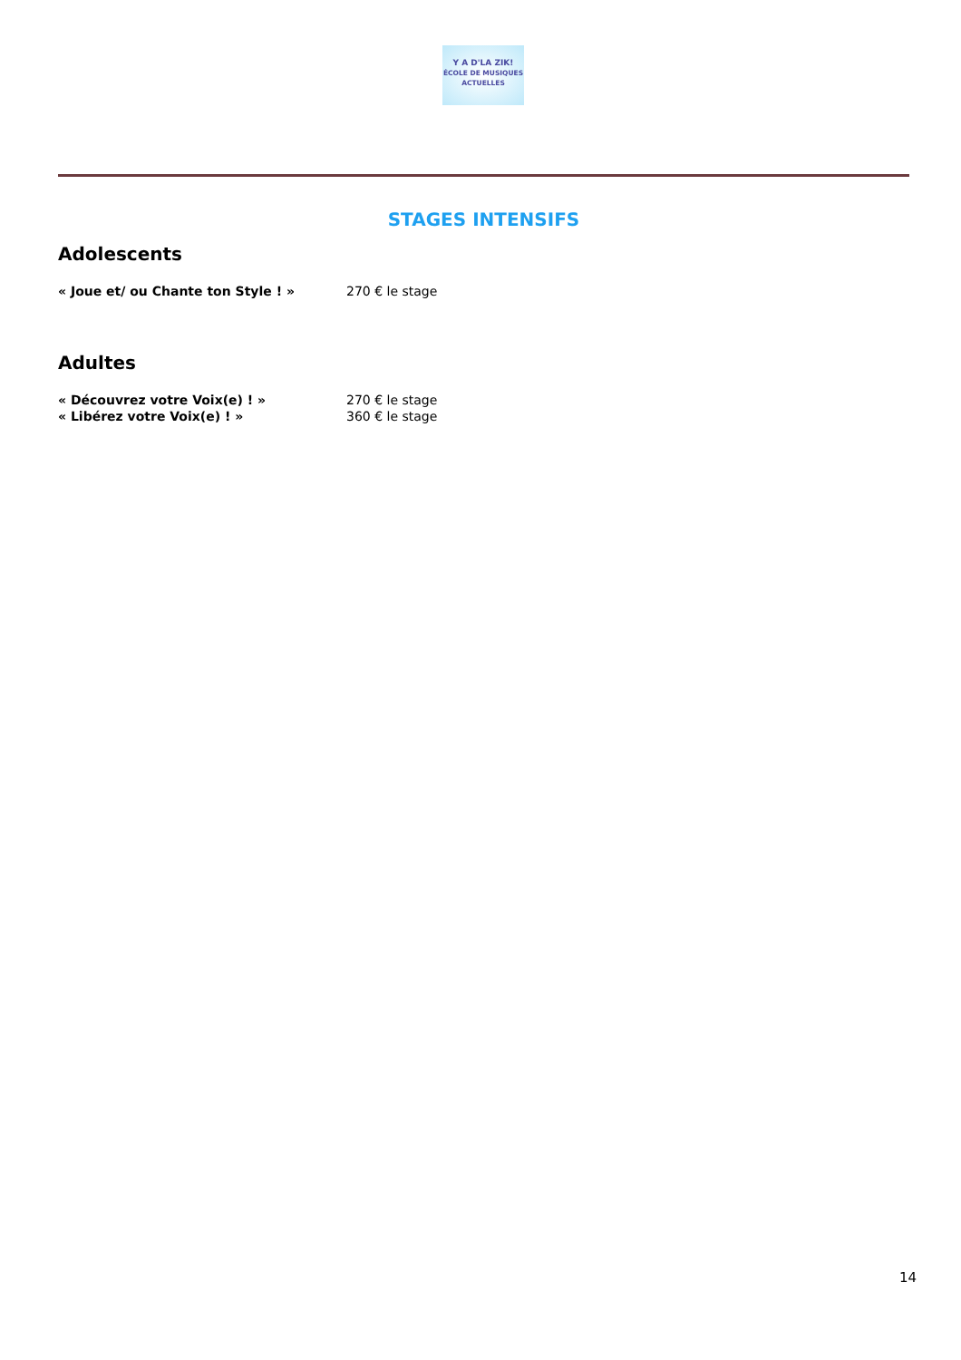Y A D'LA ZIK!
ÉCOLE DE MUSIQUES ACTUELLES
STAGES INTENSIFS
Adolescents
« Joue et/ ou Chante ton Style ! » 270 € le stage
Adultes
« Découvrez votre Voix(e) ! » 270 € le stage
« Libérez votre Voix(e) ! » 360 € le stage
14